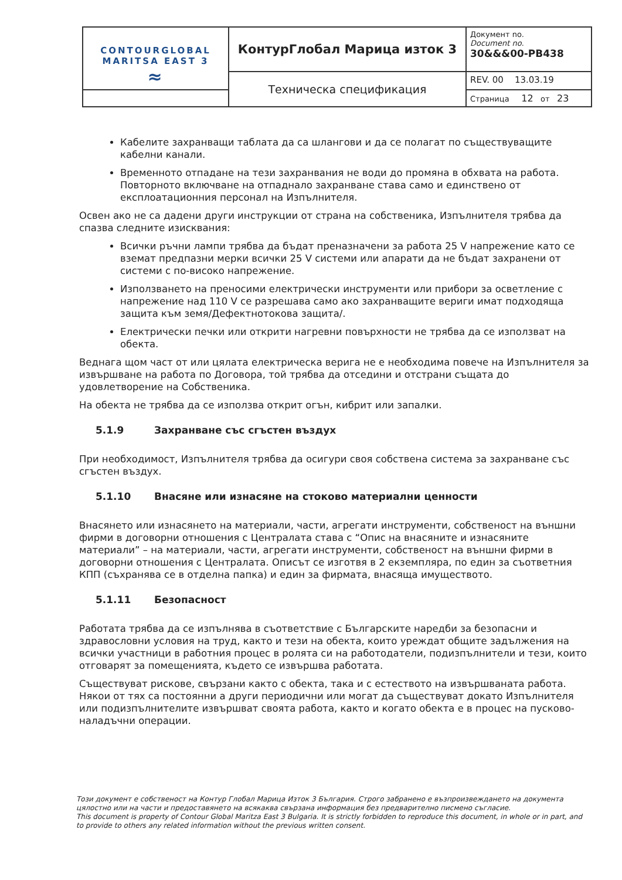| CONTOURGLOBAL MARITSA EAST 3 ≈ | КонтурГлобал Марица изток 3 | Документ no. Document no. 30&&&00-PB438 |
| | Техническа спецификация | REV. 00 13.03.19 |
| | | Страница 12 от 23 |
Кабелите захранващи таблата да са шлангови и да се полагат по съществуващите кабелни канали.
Временното отпадане на тези захранвания не води до промяна в обхвата на работа. Повторното включване на отпаднало захранване става само и единствено от експлоатационния персонал на Изпълнителя.
Освен ако не са дадени други инструкции от страна на собственика, Изпълнителя трябва да спазва следните изисквания:
Всички ръчни лампи трябва да бъдат преназначени за работа 25 V напрежение като се вземат предпазни мерки всички 25 V системи или апарати да не бъдат захранени от системи с по-високо напрежение.
Използването на преносими електрически инструменти или прибори за осветление с напрежение над 110 V се разрешава само ако захранващите вериги имат подходяща защита към земя/Дефектнотокова защита/.
Електрически печки или открити нагревни повърхности не трябва да се използват на обекта.
Веднага щом част от или цялата електрическа верига не е необходима повече на Изпълнителя за извършване на работа по Договора, той трябва да отседини и отстрани същата до удовлетворение на Собственика.
На обекта не трябва да се използва открит огън, кибрит или запалки.
5.1.9 Захранване със сгъстен въздух
При необходимост, Изпълнителя трябва да осигури своя собствена система за захранване със сгъстен въздух.
5.1.10 Внасяне или изнасяне на стоково материални ценности
Внасянето или изнасянето на материали, части, агрегати инструменти, собственост на външни фирми в договорни отношения с Централата става с “Опис на внасяните и изнасяните материали” – на материали, части, агрегати инструменти, собственост на външни фирми в договорни отношения с Централата. Описът се изготвя в 2 екземпляра, по един за съответния КПП (съхранява се в отделна папка) и един за фирмата, внасяща имуществото.
5.1.11 Безопасност
Работата трябва да се изпълнява в съответствие с Българските наредби за безопасни и здравословни условия на труд, както и тези на обекта, които уреждат общите задължения на всички участници в работния процес в ролята си на работодатели, подизпълнители и тези, които отговарят за помещенията, където се извършва работата.
Съществуват рискове, свързани както с обекта, така и с естеството на извършваната работа. Някои от тях са постоянни а други периодични или могат да съществуват докато Изпълнителя или подизпълнителите извършват своята работа, както и когато обекта е в процес на пусково-наладъчни операции.
Този документ е собственост на Контур Глобал Марица Изток 3 България. Строго забранено е възпроизвеждането на документа цялостно или на части и предоставянето на всякаква свързана информация без предварително писмено съгласие.
This document is property of Contour Global Maritza East 3 Bulgaria. It is strictly forbidden to reproduce this document, in whole or in part, and to provide to others any related information without the previous written consent.